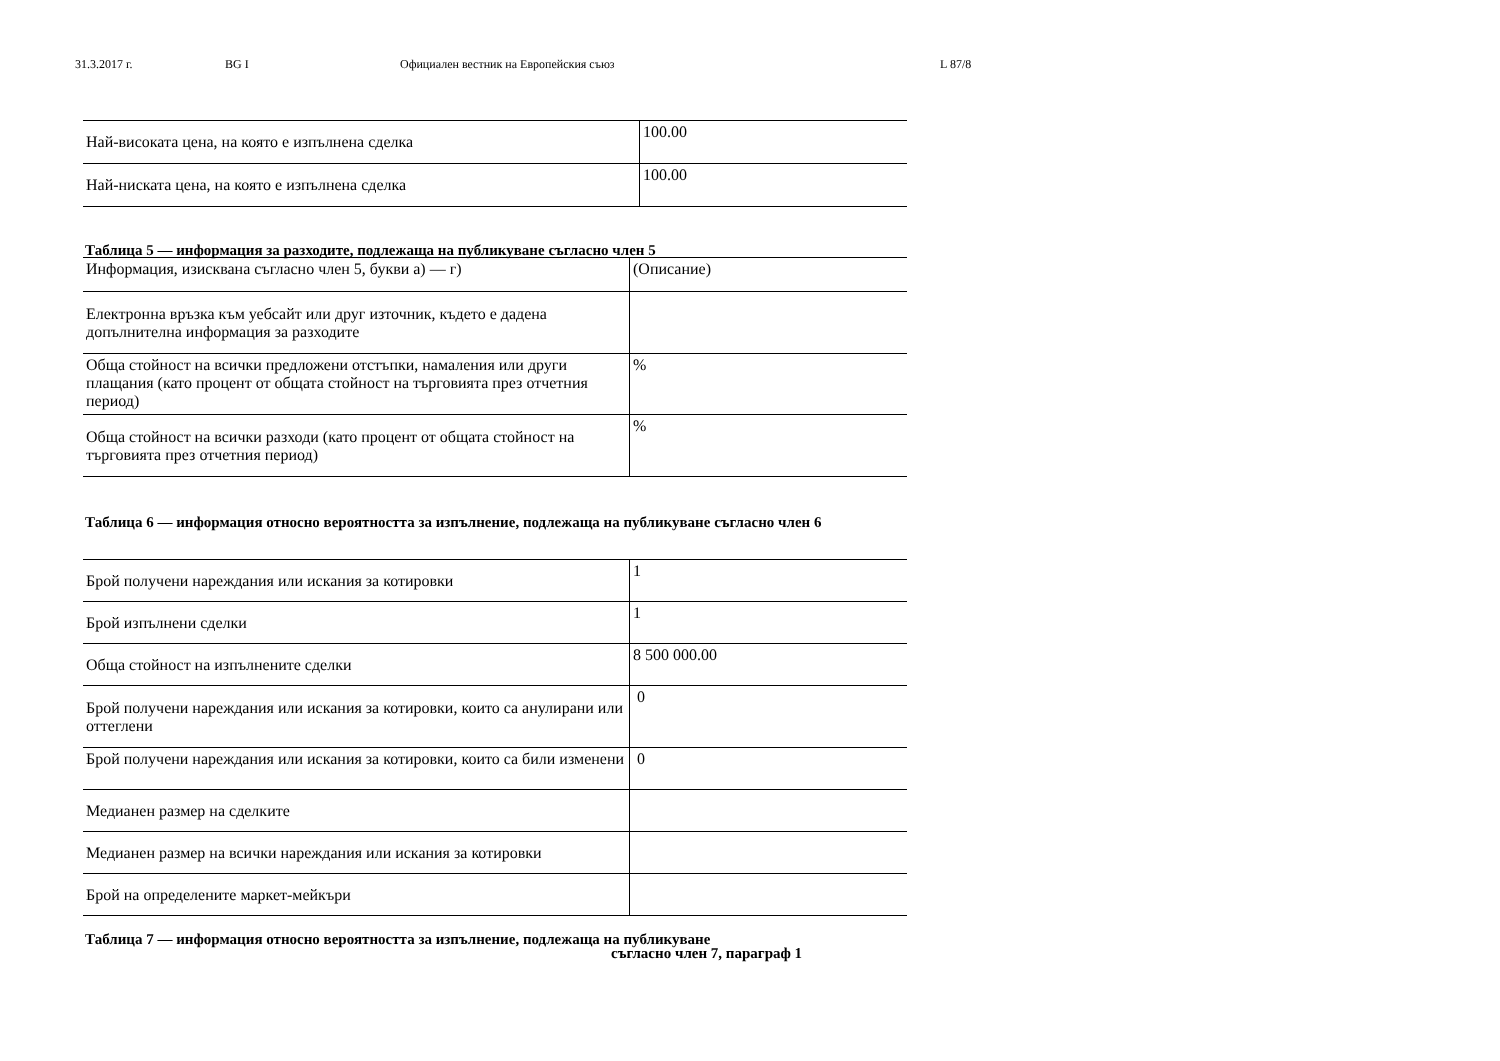31.3.2017 г. BG I Официален вестник на Европейския съюз L 87/8
| Най-високата цена, на която е изпълнена сделка | 100.00 |
| Най-ниската цена, на която е изпълнена сделка | 100.00 |
Таблица 5 — информация за разходите, подлежаща на публикуване съгласно член 5
| Информация, изисквана съгласно член 5, букви а) — г) | (Описание) |
| Електронна връзка към уебсайт или друг източник, където е дадена допълнителна информация за разходите | |
| Обща стойност на всички предложени отстъпки, намаления или други плащания (като процент от общата стойност на търговията през отчетния период) | % |
| Обща стойност на всички разходи (като процент от общата стойност на търговията през отчетния период) | % |
Таблица 6 — информация относно вероятността за изпълнение, подлежаща на публикуване съгласно член 6
| Брой получени нареждания или искания за котировки | 1 |
| Брой изпълнени сделки | 1 |
| Обща стойност на изпълнените сделки | 8 500 000.00 |
| Брой получени нареждания или искания за котировки, които са анулирани или оттеглени | 0 |
| Брой получени нареждания или искания за котировки, които са били изменени | 0 |
| Медианен размер на сделките | |
| Медианен размер на всички нареждания или искания за котировки | |
| Брой на определените маркет-мейкъри | |
Таблица 7 — информация относно вероятността за изпълнение, подлежаща на публикуване
съгласно член 7, параграф 1